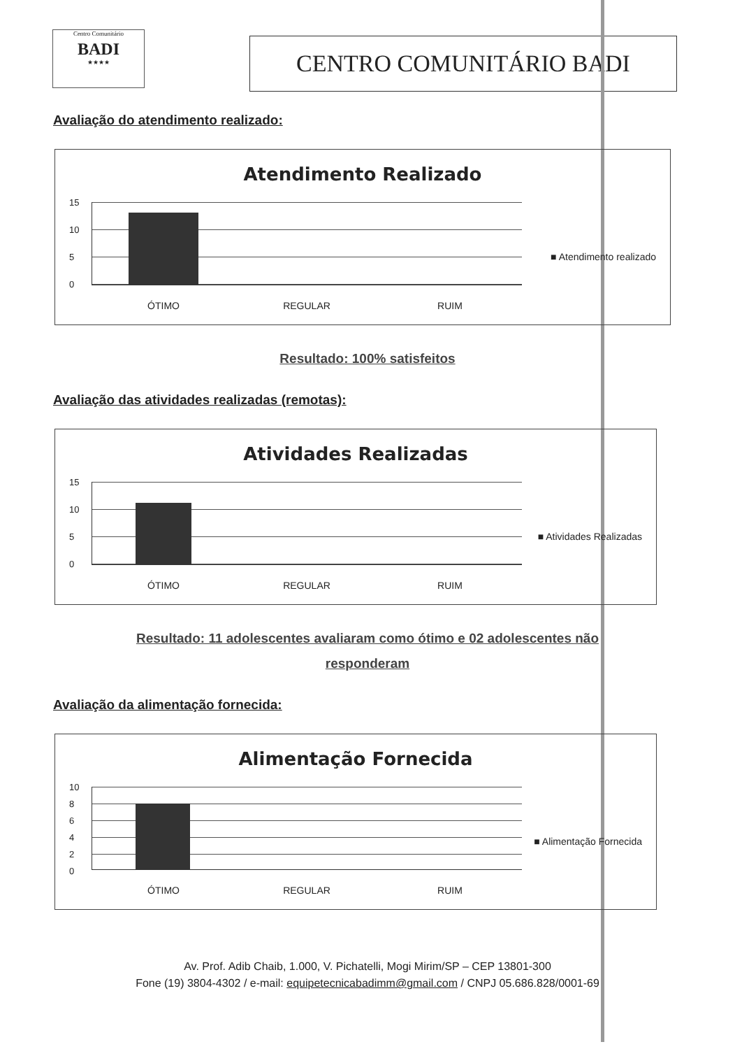Centro Comunitário
BADI
★★★★
CENTRO COMUNITÁRIO BADI
Avaliação do atendimento realizado:
Atendimento Realizado
15
10
5
0
ÓTIMO REGULAR RUIM
■ Atendimento realizado
Resultado: 100% satisfeitos
Avaliação das atividades realizadas (remotas):
Atividades Realizadas
15
10
5
0
ÓTIMO REGULAR RUIM
■ Atividades Realizadas
Resultado: 11 adolescentes avaliaram como ótimo e 02 adolescentes não
responderam
Avaliação da alimentação fornecida:
Alimentação Fornecida
10
8
6
4
2
0
ÓTIMO REGULAR RUIM
■ Alimentação Fornecida
Av. Prof. Adib Chaib, 1.000, V. Pichatelli, Mogi Mirim/SP – CEP 13801-300
Fone (19) 3804-4302 / e-mail: equipetecnicabadimm@gmail.com / CNPJ 05.686.828/0001-69